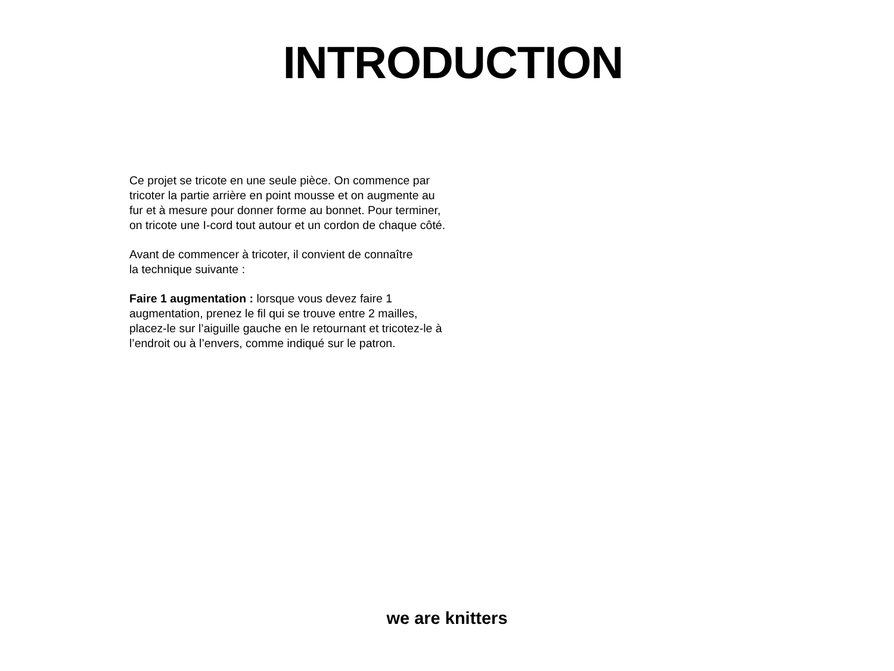INTRODUCTION
Ce projet se tricote en une seule pièce. On commence par tricoter la partie arrière en point mousse et on augmente au fur et à mesure pour donner forme au bonnet. Pour terminer, on tricote une I-cord tout autour et un cordon de chaque côté.
Avant de commencer à tricoter, il convient de connaître
la technique suivante :
Faire 1 augmentation : lorsque vous devez faire 1 augmentation, prenez le fil qui se trouve entre 2 mailles, placez-le sur l’aiguille gauche en le retournant et tricotez-le à l’endroit ou à l’envers, comme indiqué sur le patron.
we are knitters